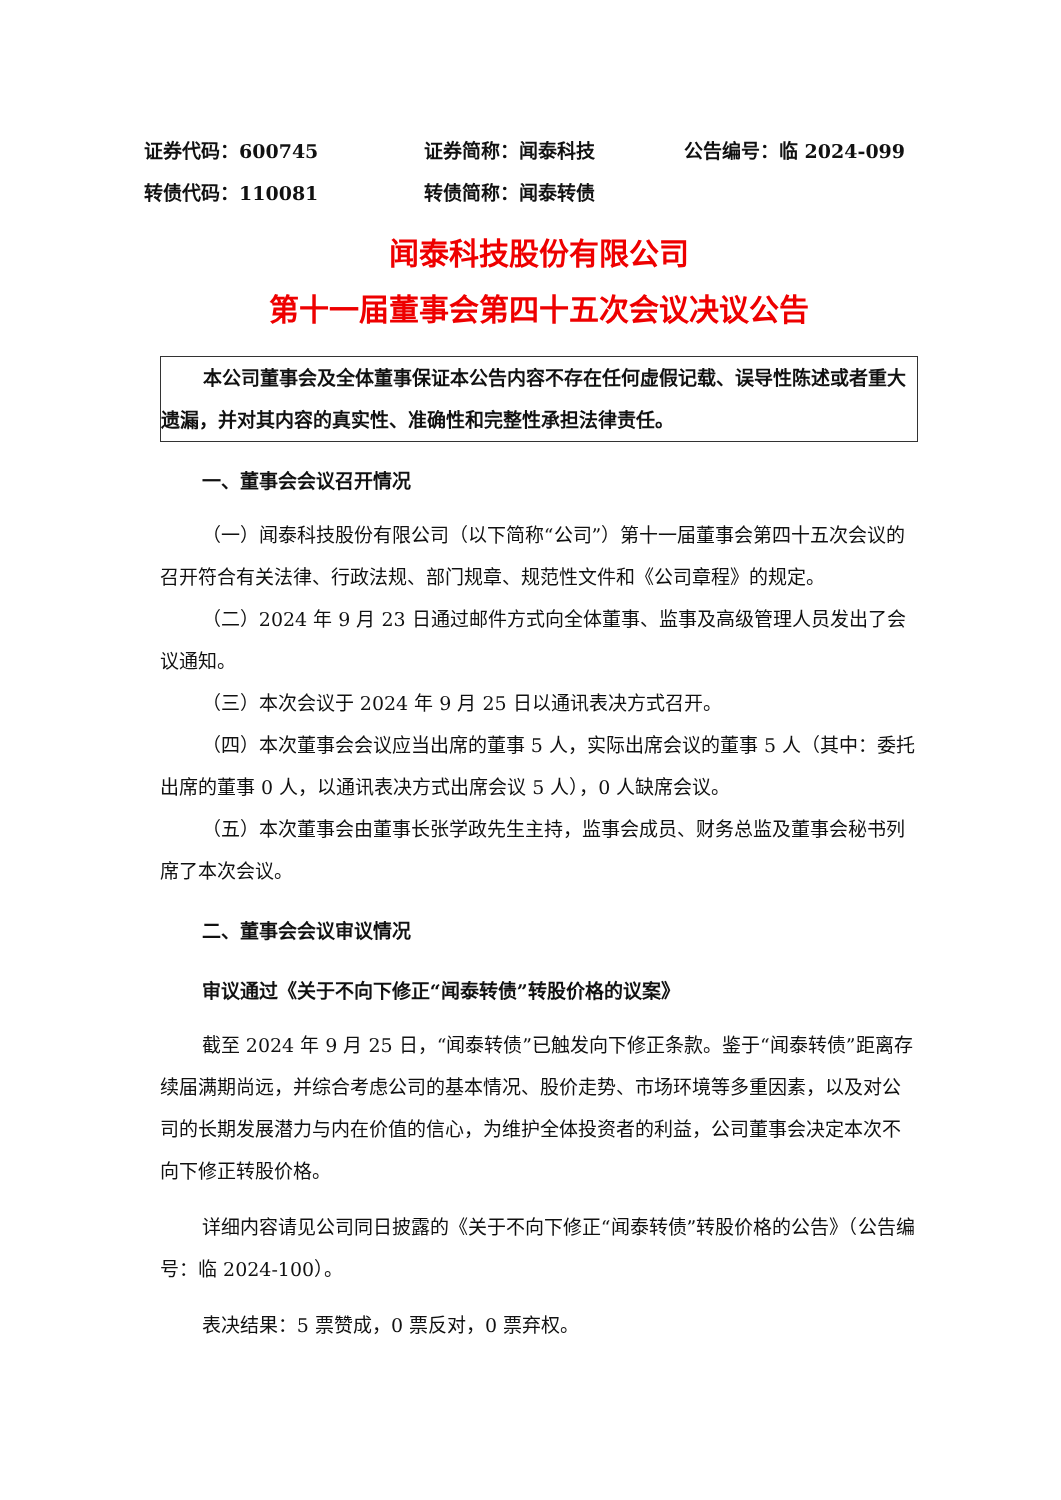证券代码：600745 证券简称：闻泰科技 公告编号：临 2024-099
转债代码：110081 转债简称：闻泰转债
闻泰科技股份有限公司
第十一届董事会第四十五次会议决议公告
本公司董事会及全体董事保证本公告内容不存在任何虚假记载、误导性陈述或者重大遗漏，并对其内容的真实性、准确性和完整性承担法律责任。
一、董事会会议召开情况
（一）闻泰科技股份有限公司（以下简称“公司”）第十一届董事会第四十五次会议的召开符合有关法律、行政法规、部门规章、规范性文件和《公司章程》的规定。
（二）2024 年 9 月 23 日通过邮件方式向全体董事、监事及高级管理人员发出了会议通知。
（三）本次会议于 2024 年 9 月 25 日以通讯表决方式召开。
（四）本次董事会会议应当出席的董事 5 人，实际出席会议的董事 5 人（其中：委托出席的董事 0 人，以通讯表决方式出席会议 5 人），0 人缺席会议。
（五）本次董事会由董事长张学政先生主持，监事会成员、财务总监及董事会秘书列席了本次会议。
二、董事会会议审议情况
审议通过《关于不向下修正“闻泰转债”转股价格的议案》
截至 2024 年 9 月 25 日，“闻泰转债”已触发向下修正条款。鉴于“闻泰转债”距离存续届满期尚远，并综合考虑公司的基本情况、股价走势、市场环境等多重因素，以及对公司的长期发展潜力与内在价值的信心，为维护全体投资者的利益，公司董事会决定本次不向下修正转股价格。
详细内容请见公司同日披露的《关于不向下修正“闻泰转债”转股价格的公告》（公告编号：临 2024-100）。
表决结果：5 票赞成，0 票反对，0 票弃权。